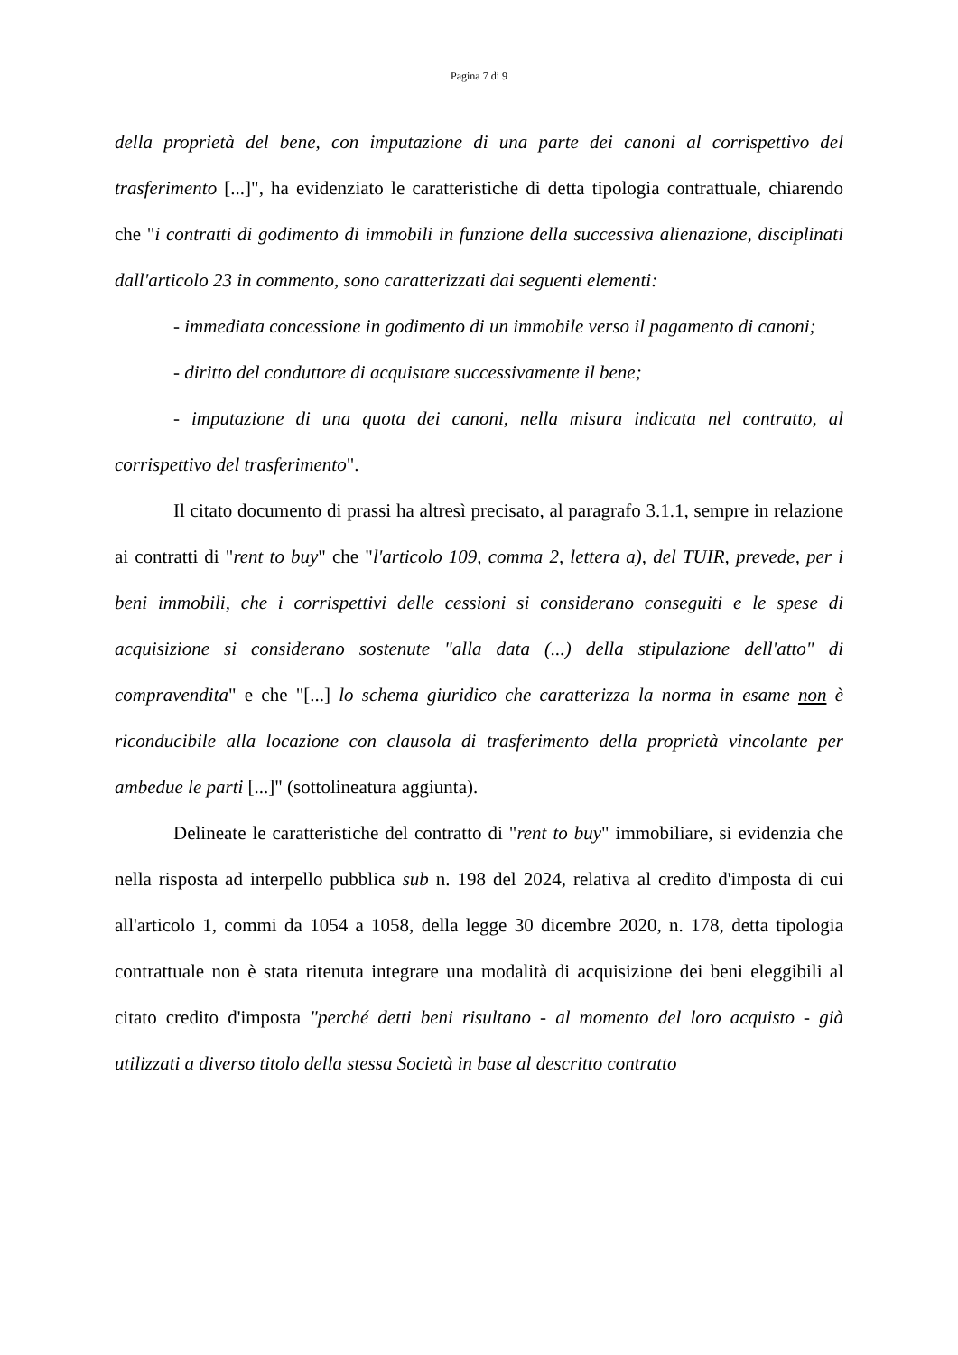Pagina 7 di 9
della proprietà del bene, con imputazione di una parte dei canoni al corrispettivo del trasferimento [...]", ha evidenziato le caratteristiche di detta tipologia contrattuale, chiarendo che "i contratti di godimento di immobili in funzione della successiva alienazione, disciplinati dall'articolo 23 in commento, sono caratterizzati dai seguenti elementi:
- immediata concessione in godimento di un immobile verso il pagamento di canoni;
- diritto del conduttore di acquistare successivamente il bene;
- imputazione di una quota dei canoni, nella misura indicata nel contratto, al corrispettivo del trasferimento".
Il citato documento di prassi ha altresì precisato, al paragrafo 3.1.1, sempre in relazione ai contratti di "rent to buy" che "l'articolo 109, comma 2, lettera a), del TUIR, prevede, per i beni immobili, che i corrispettivi delle cessioni si considerano conseguiti e le spese di acquisizione si considerano sostenute "alla data (...) della stipulazione dell'atto" di compravendita" e che "[...] lo schema giuridico che caratterizza la norma in esame non è riconducibile alla locazione con clausola di trasferimento della proprietà vincolante per ambedue le parti [...]" (sottolineatura aggiunta).
Delineate le caratteristiche del contratto di "rent to buy" immobiliare, si evidenzia che nella risposta ad interpello pubblica sub n. 198 del 2024, relativa al credito d'imposta di cui all'articolo 1, commi da 1054 a 1058, della legge 30 dicembre 2020, n. 178, detta tipologia contrattuale non è stata ritenuta integrare una modalità di acquisizione dei beni eleggibili al citato credito d'imposta "perché detti beni risultano - al momento del loro acquisto - già utilizzati a diverso titolo della stessa Società in base al descritto contratto